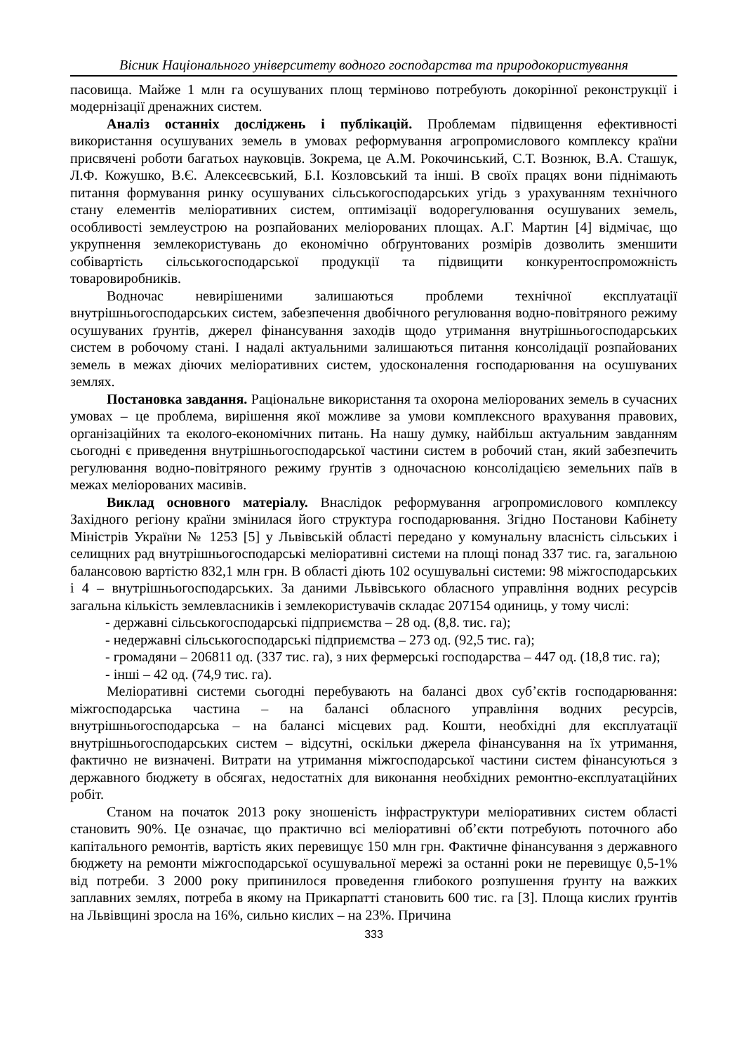Вісник Національного університету водного господарства та природокористування
пасовища. Майже 1 млн га осушуваних площ терміново потребують докорінної реконструкції і модернізації дренажних систем.
Аналіз останніх досліджень і публікацій. Проблемам підвищення ефективності використання осушуваних земель в умовах реформування агропромислового комплексу країни присвячені роботи багатьох науковців. Зокрема, це А.М. Рокочинський, С.Т. Вознюк, В.А. Сташук, Л.Ф. Кожушко, В.Є. Алексеєвський, Б.І. Козловський та інші. В своїх працях вони піднімають питання формування ринку осушуваних сільськогосподарських угідь з урахуванням технічного стану елементів меліоративних систем, оптимізації водорегулювання осушуваних земель, особливості землеустрою на розпайованих меліорованих площах. А.Г. Мартин [4] відмічає, що укрупнення землекористувань до економічно обґрунтованих розмірів дозволить зменшити собівартість сільськогосподарської продукції та підвищити конкурентоспроможність товаровиробників.
Водночас невирішеними залишаються проблеми технічної експлуатації внутрішньогосподарських систем, забезпечення двобічного регулювання водно-повітряного режиму осушуваних ґрунтів, джерел фінансування заходів щодо утримання внутрішньогосподарських систем в робочому стані. І надалі актуальними залишаються питання консолідації розпайованих земель в межах діючих меліоративних систем, удосконалення господарювання на осушуваних землях.
Постановка завдання. Раціональне використання та охорона меліорованих земель в сучасних умовах – це проблема, вирішення якої можливе за умови комплексного врахування правових, організаційних та еколого-економічних питань. На нашу думку, найбільш актуальним завданням сьогодні є приведення внутрішньогосподарської частини систем в робочий стан, який забезпечить регулювання водно-повітряного режиму ґрунтів з одночасною консолідацією земельних паїв в межах меліорованих масивів.
Виклад основного матеріалу. Внаслідок реформування агропромислового комплексу Західного регіону країни змінилася його структура господарювання. Згідно Постанови Кабінету Міністрів України № 1253 [5] у Львівській області передано у комунальну власність сільських і селищних рад внутрішньогосподарські меліоративні системи на площі понад 337 тис. га, загальною балансовою вартістю 832,1 млн грн. В області діють 102 осушувальні системи: 98 міжгосподарських і 4 – внутрішньогосподарських. За даними Львівського обласного управління водних ресурсів загальна кількість землевласників і землекористувачів складає 207154 одиниць, у тому числі:
- державні сільськогосподарські підприємства – 28 од. (8,8. тис. га);
- недержавні сільськогосподарські підприємства – 273 од. (92,5 тис. га);
- громадяни – 206811 од. (337 тис. га), з них фермерські господарства – 447 од. (18,8 тис. га);
- інші – 42 од. (74,9 тис. га).
Меліоративні системи сьогодні перебувають на балансі двох суб’єктів господарювання: міжгосподарська частина – на балансі обласного управління водних ресурсів, внутрішньогосподарська – на балансі місцевих рад. Кошти, необхідні для експлуатації внутрішньогосподарських систем – відсутні, оскільки джерела фінансування на їх утримання, фактично не визначені. Витрати на утримання міжгосподарської частини систем фінансуються з державного бюджету в обсягах, недостатніх для виконання необхідних ремонтно-експлуатаційних робіт.
Станом на початок 2013 року зношеність інфраструктури меліоративних систем області становить 90%. Це означає, що практично всі меліоративні об’єкти потребують поточного або капітального ремонтів, вартість яких перевищує 150 млн грн. Фактичне фінансування з державного бюджету на ремонти міжгосподарської осушувальної мережі за останні роки не перевищує 0,5-1% від потреби. З 2000 року припинилося проведення глибокого розпушення ґрунту на важких заплавних землях, потреба в якому на Прикарпатті становить 600 тис. га [3]. Площа кислих ґрунтів на Львівщині зросла на 16%, сильно кислих – на 23%. Причина
333